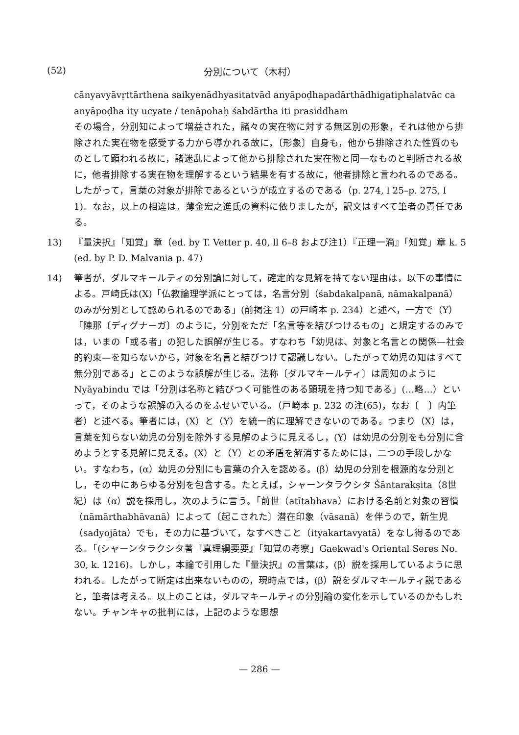(52) 分別について（木村）
cānyavyāvṛttārthena saikyenādhyasitatvād anyāpoḍhapadārthādhigatiphalatvāc ca anyāpoḍha ity ucyate / tenāpohaḥ śabdārtha iti prasiddham
その場合，分別知によって増益された，諸々の実在物に対する無区別の形象，それは他から排除された実在物を感受する力から導かれる故に，〔形象〕自身も，他から排除された性質のものとして顕われる故に，諸迷乱によって他から排除された実在物と同一なものと判断される故に，他者排除する実在物を理解するという結果を有する故に，他者排除と言われるのである。したがって，言葉の対象が排除であるというが成立するのである（p. 274, l 25–p. 275, l 1)。なお，以上の相違は，薄金宏之進氏の資料に依りましたが，訳文はすべて筆者の責任である。
13) 『量決択』「知覚」章（ed. by T. Vetter p. 40, ll 6–8 および注1）『正理一滴』「知覚」章 k. 5 (ed. by P. D. Malvania p. 47)
14) 筆者が，ダルマキールティの分別論に対して，確定的な見解を持てない理由は，以下の事情による。戸崎氏は(X)「仏教論理学派にとっては，名言分別（śabdakalpanā, nāmakalpanā）のみが分別として認められるのである」(前掲注 1）の戸崎本 p. 234）と述べ，一方で（Y）「陳那〔ディグナーガ〕のように，分別をただ「名言等を結びつけるもの」と規定するのみでは，いまの「或る者」の犯した誤解が生じる。すなわち「幼児は、対象と名言との関係—社会的約束—を知らないから，対象を名言と結びつけて認識しない。したがって幼児の知はすべて無分別である」とこのような誤解が生じる。法称〔ダルマキールティ〕は周知のように Nyāyabindu では「分別は名称と結びつく可能性のある顕現を持つ知である」(…略…）といって，そのような誤解の入るのをふせいでいる。（戸崎本 p. 232 の注(65)，なお〔　〕内筆者）と述べる。筆者には，(X）と（Y）を統一的に理解できないのである。つまり（X）は，言葉を知らない幼児の分別を除外する見解のように見えるし，(Y）は幼児の分別をも分別に含めようとする見解に見える。(X）と（Y）との矛盾を解消するためには，二つの手段しかない。すなわち，(α）幼児の分別にも言葉の介入を認める。(β）幼児の分別を根源的な分別とし，その中にあらゆる分別を包含する。たとえば，シャーンタラクシタ Śāntarakṣita（8世紀）は（α）説を採用し，次のように言う。「前世（atītabhava）における名前と対象の習慣（nāmārthabhāvanā）によって〔起こされた〕潜在印象（vāsanā）を伴うので，新生児（sadyojāta）でも，その力に基づいて，なすべきこと（ityakartavyatā）をなし得るのである。「(シャーンタラクシタ著『真理綱要要』「知覚の考察」Gaekwad's Oriental Seres No. 30, k. 1216)。しかし，本論で引用した『量決択』の言葉は，(β）説を採用しているように思われる。したがって断定は出来ないものの，現時点では，(β）説をダルマキールティ説であると，筆者は考える。以上のことは，ダルマキールティの分別論の変化を示しているのかもしれない。チャンキャの批判には，上記のような思想
— 286 —